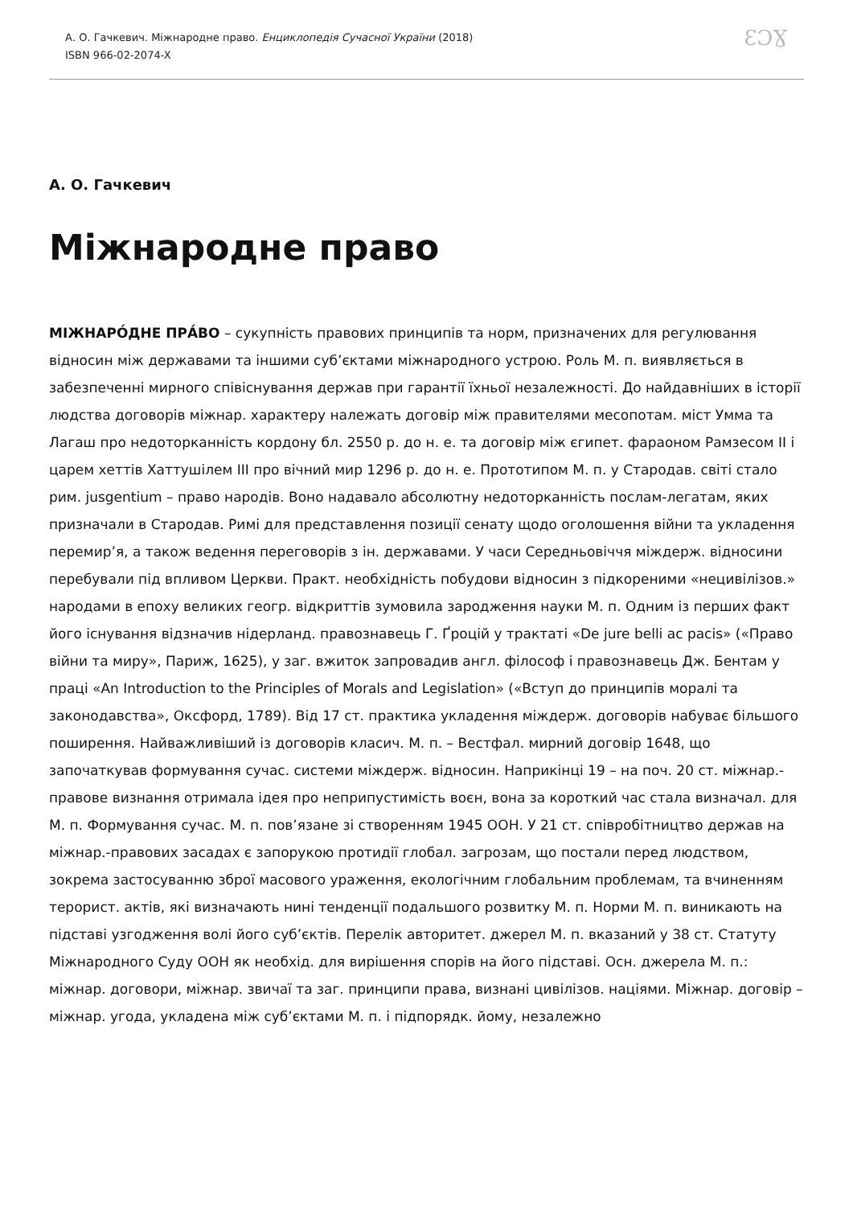А. О. Гачкевич. Міжнародне право. Енциклопедія Сучасної України (2018)
ISBN 966-02-2074-X
ƐƆƔ
А. О. Гачкевич
Міжнародне право
МІЖНАРО́ДНЕ ПРА́ВО – сукупність правових принципів та норм, призначених для регулювання відносин між державами та іншими суб’єктами міжнародного устрою. Роль М. п. виявляється в забезпеченні мирного співіснування держав при гарантії їхньої незалежності. До найдавніших в історії людства договорів міжнар. характеру належать договір між правителями месопотам. міст Умма та Лагаш про недоторканність кордону бл. 2550 р. до н. е. та договір між єгипет. фараоном Рамзесом II і царем хеттів Хаттушілем III про вічний мир 1296 р. до н. е. Прототипом М. п. у Стародав. світі стало рим. jusgentium – право народів. Воно надавало абсолютну недоторканність послам-легатам, яких призначали в Стародав. Римі для представлення позиції сенату щодо оголошення війни та укладення перемир’я, а також ведення переговорів з ін. державами. У часи Середньовіччя міждерж. відносини перебували під впливом Церкви. Практ. необхідність побудови відносин з підкореними «нецивілізов.» народами в епоху великих геогр. відкриттів зумовила зародження науки М. п. Одним із перших факт його існування відзначив нідерланд. правознавець Г. Ґроцій у трактаті «De jure belli ac pacis» («Право війни та миру», Париж, 1625), у заг. вжиток запровадив англ. філософ і правознавець Дж. Бентам у праці «An Introduction to the Principles of Morals and Legislation» («Вступ до принципів моралі та законодавства», Оксфорд, 1789). Від 17 ст. практика укладення міждерж. договорів набуває більшого поширення. Найважливіший із договорів класич. М. п. – Вестфал. мирний договір 1648, що започаткував формування сучас. системи міждерж. відносин. Наприкінці 19 – на поч. 20 ст. міжнар.-правове визнання отримала ідея про неприпустимість воєн, вона за короткий час стала визначал. для М. п. Формування сучас. М. п. пов’язане зі створенням 1945 ООН. У 21 ст. співробітництво держав на міжнар.-правових засадах є запорукою протидії глобал. загрозам, що постали перед людством, зокрема застосуванню зброї масового ураження, екологічним глобальним проблемам, та вчиненням терорист. актів, які визначають нині тенденції подальшого розвитку М. п. Норми М. п. виникають на підставі узгодження волі його суб’єктів. Перелік авторитет. джерел М. п. вказаний у 38 ст. Статуту Міжнародного Суду ООН як необхід. для вирішення спорів на його підставі. Осн. джерела М. п.: міжнар. договори, міжнар. звичаї та заг. принципи права, визнані цивілізов. націями. Міжнар. договір – міжнар. угода, укладена між суб’єктами М. п. і підпорядк. йому, незалежно